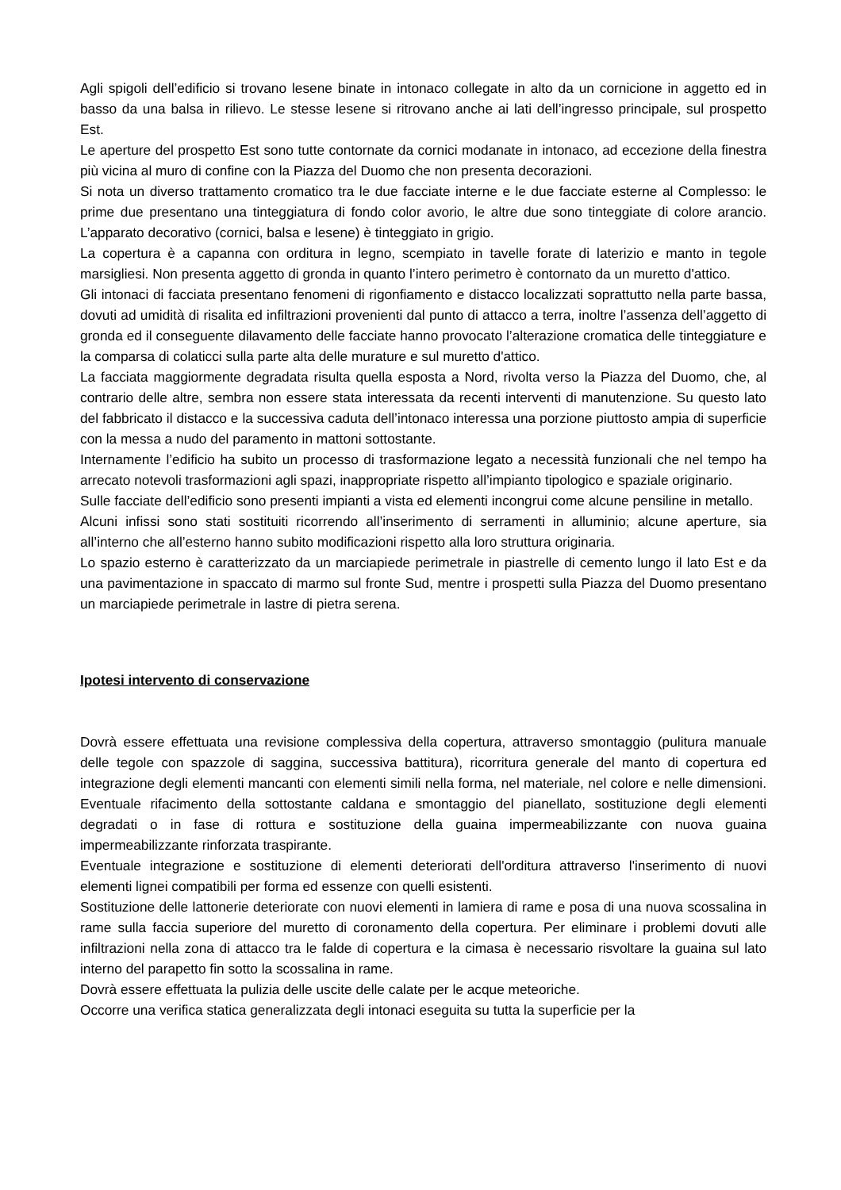Agli spigoli dell’edificio si trovano lesene binate in intonaco collegate in alto da un cornicione in aggetto ed in basso da una balsa in rilievo. Le stesse lesene si ritrovano anche ai lati dell’ingresso principale, sul prospetto Est.
Le aperture del prospetto Est sono tutte contornate da cornici modanate in intonaco, ad eccezione della finestra più vicina al muro di confine con la Piazza del Duomo che non presenta decorazioni.
Si nota un diverso trattamento cromatico tra le due facciate interne e le due facciate esterne al Complesso: le prime due presentano una tinteggiatura di fondo color avorio, le altre due sono tinteggiate di colore arancio. L’apparato decorativo (cornici, balsa e lesene) è tinteggiato in grigio.
La copertura è a capanna con orditura in legno, scempiato in tavelle forate di laterizio e manto in tegole marsigliesi. Non presenta aggetto di gronda in quanto l’intero perimetro è contornato da un muretto d'attico.
Gli intonaci di facciata presentano fenomeni di rigonfiamento e distacco localizzati soprattutto nella parte bassa, dovuti ad umidità di risalita ed infiltrazioni provenienti dal punto di attacco a terra, inoltre l’assenza dell’aggetto di gronda ed il conseguente dilavamento delle facciate hanno provocato l’alterazione cromatica delle tinteggiature e la comparsa di colaticci sulla parte alta delle murature e sul muretto d'attico.
La facciata maggiormente degradata risulta quella esposta a Nord, rivolta verso la Piazza del Duomo, che, al contrario delle altre, sembra non essere stata interessata da recenti interventi di manutenzione. Su questo lato del fabbricato il distacco e la successiva caduta dell’intonaco interessa una porzione piuttosto ampia di superficie con la messa a nudo del paramento in mattoni sottostante.
Internamente l’edificio ha subito un processo di trasformazione legato a necessità funzionali che nel tempo ha arrecato notevoli trasformazioni agli spazi, inappropriate rispetto all’impianto tipologico e spaziale originario.
Sulle facciate dell’edificio sono presenti impianti a vista ed elementi incongrui come alcune pensiline in metallo.
Alcuni infissi sono stati sostituiti ricorrendo all’inserimento di serramenti in alluminio; alcune aperture, sia all’interno che all’esterno hanno subito modificazioni rispetto alla loro struttura originaria.
Lo spazio esterno è caratterizzato da un marciapiede perimetrale in piastrelle di cemento lungo il lato Est e da una pavimentazione in spaccato di marmo sul fronte Sud, mentre i prospetti sulla Piazza del Duomo presentano un marciapiede perimetrale in lastre di pietra serena.
Ipotesi intervento di conservazione
Dovrà essere effettuata una revisione complessiva della copertura, attraverso smontaggio (pulitura manuale delle tegole con spazzole di saggina, successiva battitura), ricorritura generale del manto di copertura ed integrazione degli elementi mancanti con elementi simili nella forma, nel materiale, nel colore e nelle dimensioni. Eventuale rifacimento della sottostante caldana e smontaggio del pianellato, sostituzione degli elementi degradati o in fase di rottura e sostituzione della guaina impermeabilizzante con nuova guaina impermeabilizzante rinforzata traspirante.
Eventuale integrazione e sostituzione di elementi deteriorati dell'orditura attraverso l'inserimento di nuovi elementi lignei compatibili per forma ed essenze con quelli esistenti.
Sostituzione delle lattonerie deteriorate con nuovi elementi in lamiera di rame e posa di una nuova scossalina in rame sulla faccia superiore del muretto di coronamento della copertura. Per eliminare i problemi dovuti alle infiltrazioni nella zona di attacco tra le falde di copertura e la cimasa è necessario risvoltare la guaina sul lato interno del parapetto fin sotto la scossalina in rame.
Dovrà essere effettuata la pulizia delle uscite delle calate per le acque meteoriche.
Occorre una verifica statica generalizzata degli intonaci eseguita su tutta la superficie per la